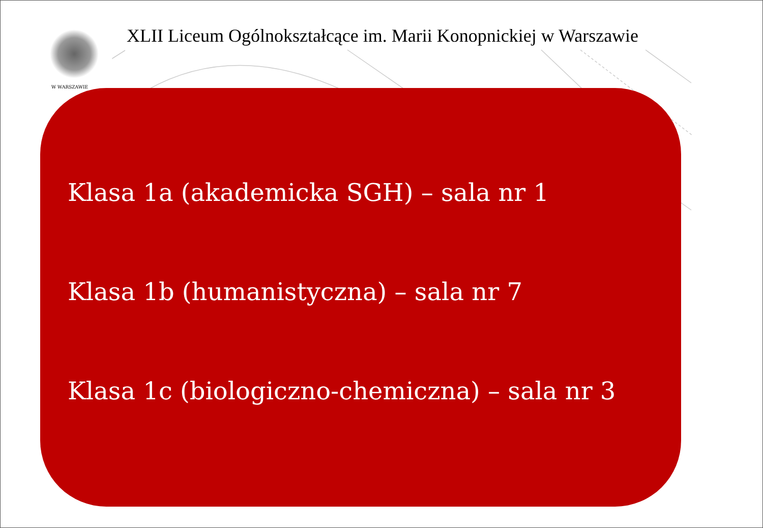W WARSZAWIE
XLII Liceum Ogólnokształcące im. Marii Konopnickiej w Warszawie
Klasa 1a (akademicka SGH) – sala nr 1
Klasa 1b (humanistyczna) – sala nr 7
Klasa 1c (biologiczno-chemiczna) – sala nr 3